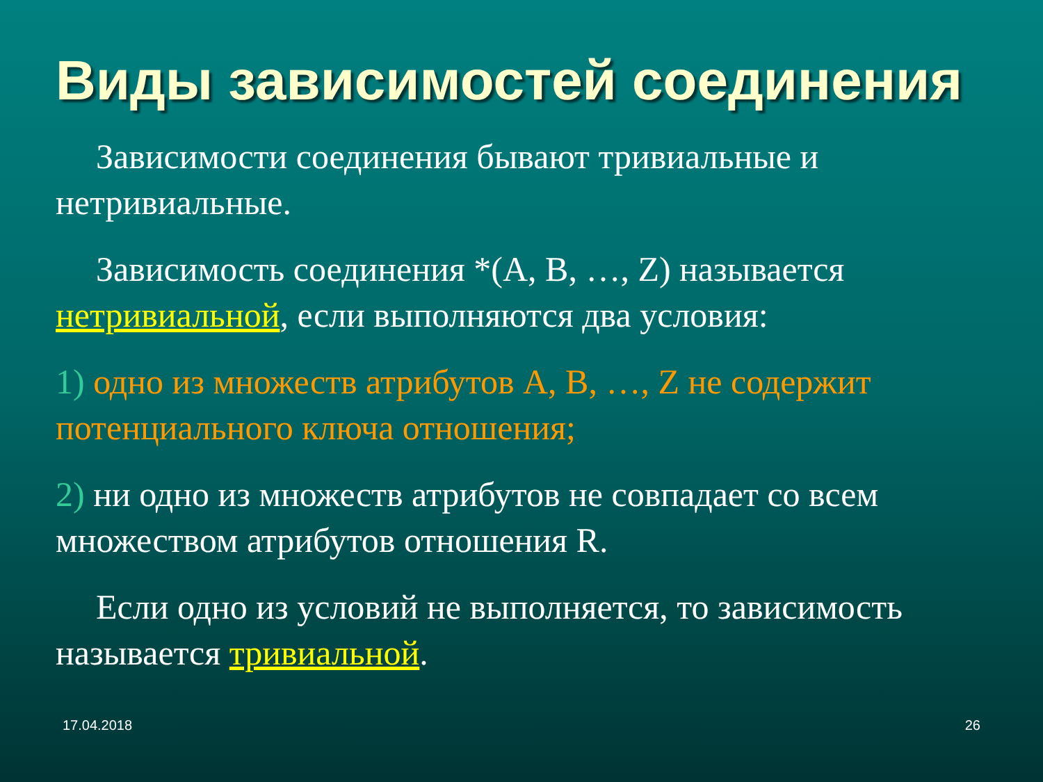Виды зависимостей соединения
Зависимости соединения бывают тривиальные и нетривиальные.
Зависимость соединения *(A, B, …, Z) называется нетривиальной, если выполняются два условия:
1) одно из множеств атрибутов A, B, …, Z не содержит потенциального ключа отношения;
2) ни одно из множеств атрибутов не совпадает со всем множеством атрибутов отношения R.
Если одно из условий не выполняется, то зависимость называется тривиальной.
17.04.2018 26